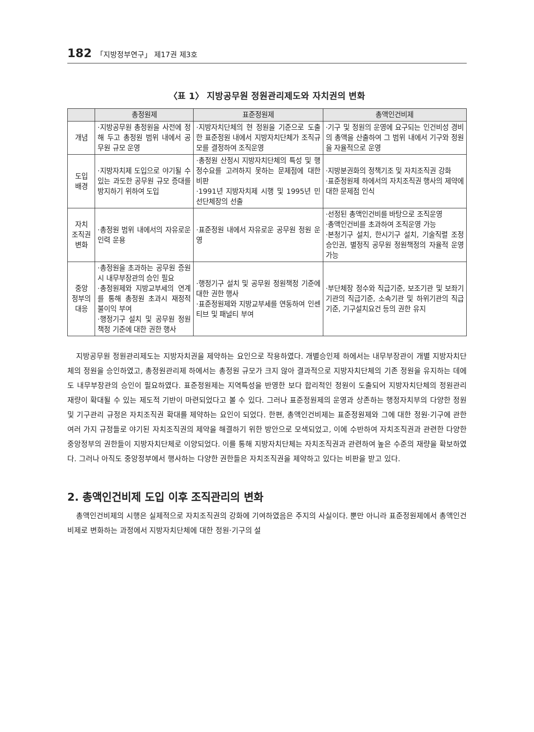182 「지방정부연구」 제17권 제3호
〈표 1〉 지방공무원 정원관리제도와 자치권의 변화
| | 총정원제 | 표준정원제 | 총액인건비제 |
| --- | --- | --- | --- |
| 개념 | ·지방공무원 총정원을 사전에 정해 두고 총정원 범위 내에서 공무원 규모 운영 | ·지방자치단체의 현 정원을 기준으로 도출한 표준정원 내에서 지방자치단체가 조직규모를 결정하여 조직운영 | ·기구 및 정원의 운영에 요구되는 인건비성 경비의 총액을 산출하여 그 범위 내에서 기구와 정원을 자율적으로 운영 |
| 도입 배경 | ·지방자치제 도입으로 야기될 수 있는 과도한 공무원 규모 증대를 방지하기 위하여 도입 | ·총정원 산정시 지방자치단체의 특성 및 행정수요를 고려하지 못하는 문제점에 대한 비판 ·1991년 지방자치제 시행 및 1995년 민선단체장의 선출 | ·지방분권화의 정책기조 및 자치조직권 강화 ·표준정원제 하에서의 자치조직권 행사의 제약에 대한 문제점 인식 |
| 자치 조직권 변화 | ·총정원 범위 내에서의 자유로운 인력 운용 | ·표준정원 내에서 자유로운 공무원 정원 운영 | ·선정된 총액인건비를 바탕으로 조직운영 ·총액인건비를 초과하여 조직운영 가능 ·본청기구 설치, 한시기구 설치, 기술직렬 조정승인권, 별정직 공무원 정원책정의 자율적 운영 가능 |
| 중앙 정부의 대응 | ·총정원을 초과하는 공무원 증원시 내무부장관의 승인 필요 ·총정원제와 지방교부세의 연계를 통해 총정원 초과시 재정적 불이익 부여 ·행정기구 설치 및 공무원 정원책정 기준에 대한 권한 행사 | ·행정기구 설치 및 공무원 정원책정 기준에 대한 권한 행사 ·표준정원제와 지방교부세를 연동하여 인센티브 및 패널티 부여 | ·부단체장 정수와 직급기준, 보조기관 및 보좌기기관의 직급기준, 소속기관 및 하위기관의 직급기준, 기구설치요건 등의 권한 유지 |
지방공무원 정원관리제도는 지방자치권을 제약하는 요인으로 작용하였다. 개별승인제 하에서는 내무부장관이 개별 지방자치단체의 정원을 승인하였고, 총정원관리제 하에서는 총정원 규모가 크지 않아 결과적으로 지방자치단체의 기존 정원을 유지하는 데에도 내무부장관의 승인이 필요하였다. 표준정원제는 지역특성을 반영한 보다 합리적인 정원이 도출되어 지방자치단체의 정원관리 재량이 확대될 수 있는 제도적 기반이 마련되었다고 볼 수 있다. 그러나 표준정원제의 운영과 상존하는 행정자치부의 다양한 정원 및 기구관리 규정은 자치조직권 확대를 제약하는 요인이 되었다. 한편, 총액인건비제는 표준정원제와 그에 대한 정원·기구에 관한 여러 가지 규정들로 야기된 자치조직권의 제약을 해결하기 위한 방안으로 모색되었고, 이에 수반하여 자치조직권과 관련한 다양한 중앙정부의 권한들이 지방자치단체로 이양되었다. 이를 통해 지방자치단체는 자치조직권과 관련하여 높은 수준의 재량을 확보하였다. 그러나 아직도 중앙정부에서 행사하는 다양한 권한들은 자치조직권을 제약하고 있다는 비판을 받고 있다.
2. 총액인건비제 도입 이후 조직관리의 변화
총액인건비제의 시행은 실제적으로 자치조직권의 강화에 기여하였음은 주지의 사실이다. 뿐만 아니라 표준정원제에서 총액인건비제로 변화하는 과정에서 지방자치단체에 대한 정원·기구의 설